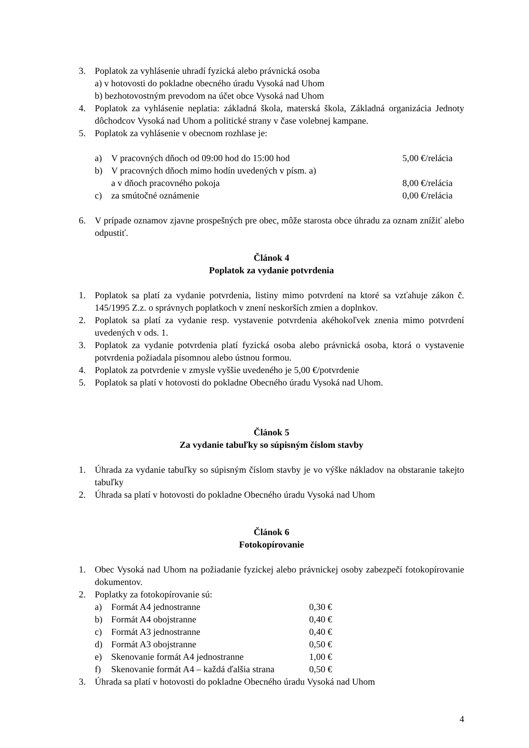3. Poplatok za vyhlásenie uhradí fyzická alebo právnická osoba
a) v hotovosti do pokladne obecného úradu Vysoká nad Uhom
b) bezhotovostným prevodom na účet obce Vysoká nad Uhom
4. Poplatok za vyhlásenie neplatia: základná škola, materská škola, Základná organizácia Jednoty dôchodcov Vysoká nad Uhom a politické strany v čase volebnej kampane.
5. Poplatok za vyhlásenie v obecnom rozhlase je:
a) V pracovných dňoch od 09:00 hod do 15:00 hod
5,00 €/relácia
b) V pracovných dňoch mimo hodín uvedených v písm. a)
a v dňoch pracovného pokoja
8,00 €/relácia
c) za smútočné oznámenie 0,00 €/relácia
6. V prípade oznamov zjavne prospešných pre obec, môže starosta obce úhradu za oznam znížiť alebo odpustiť.
Článok 4
Poplatok za vydanie potvrdenia
1. Poplatok sa platí za vydanie potvrdenia, listiny mimo potvrdení na ktoré sa vzťahuje zákon č. 145/1995 Z.z. o správnych poplatkoch v znení neskorších zmien a doplnkov.
2. Poplatok sa platí za vydanie resp. vystavenie potvrdenia akéhokoľvek znenia mimo potvrdení uvedených v ods. 1.
3. Poplatok za vydanie potvrdenia platí fyzická osoba alebo právnická osoba, ktorá o vystavenie potvrdenia požiadala písomnou alebo ústnou formou.
4. Poplatok za potvrdenie v zmysle vyššie uvedeného je 5,00 €/potvrdenie
5. Poplatok sa platí v hotovosti do pokladne Obecného úradu Vysoká nad Uhom.
Článok 5
Za vydanie tabuľky so súpisným číslom stavby
1. Úhrada za vydanie tabuľky so súpisným číslom stavby je vo výške nákladov na obstaranie takejto tabuľky
2. Úhrada sa platí v hotovosti do pokladne Obecného úradu Vysoká nad Uhom
Článok 6
Fotokopírovanie
1. Obec Vysoká nad Uhom na požiadanie fyzickej alebo právnickej osoby zabezpečí fotokopírovanie dokumentov.
2. Poplatky za fotokopírovanie sú:
a) Formát A4 jednostranne 0,30 €
b) Formát A4 obojstranne 0,40 €
c) Formát A3 jednostranne 0,40 €
d) Formát A3 obojstranne 0,50 €
e) Skenovanie formát A4 jednostranne
1,00 €
f) Skenovanie formát A4 – každá ďalšia strana
0,50 €
3. Úhrada sa platí v hotovosti do pokladne Obecného úradu Vysoká nad Uhom
4